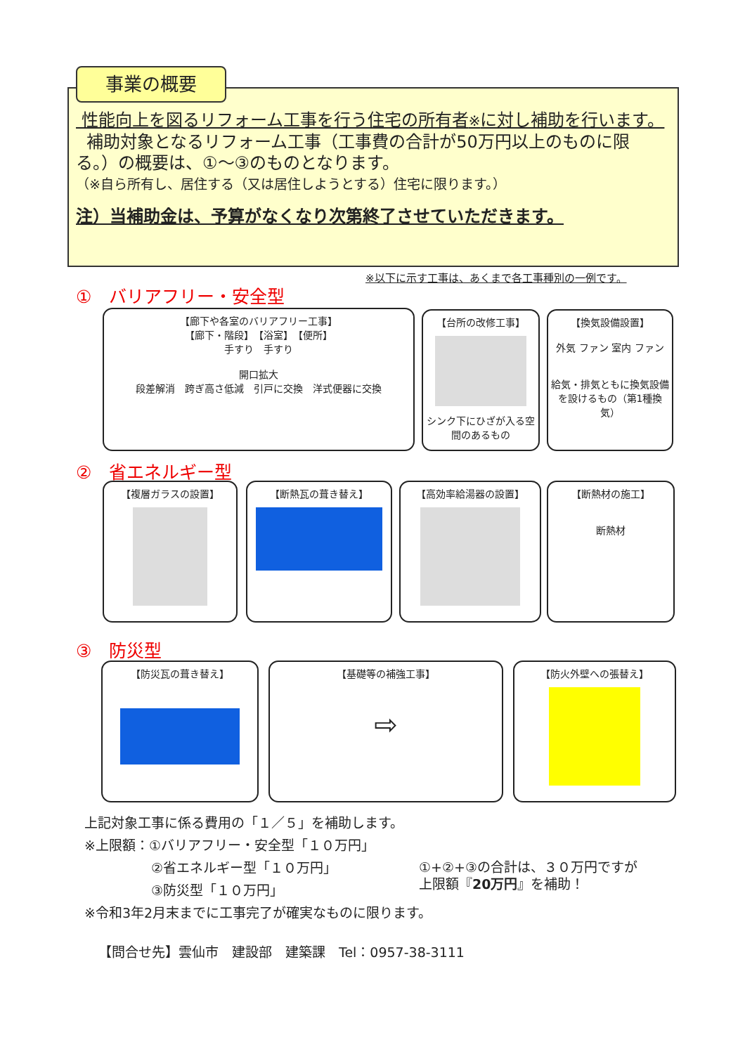事業の概要
性能向上を図るリフォーム工事を行う住宅の所有者※に対し補助を行います。
補助対象となるリフォーム工事（工事費の合計が50万円以上のものに限る。）の概要は、①～③のものとなります。
（※自ら所有し、居住する（又は居住しようとする）住宅に限ります。）
注）当補助金は、予算がなくなり次第終了させていただきます。
※以下に示す工事は、あくまで各工事種別の一例です。
①　バリアフリー・安全型
【廊下や各室のバリアフリー工事】
【廊下・階段】　【浴室】　【便所】
手すり　手すり
開口拡大
段差解消　跨ぎ高さ低減　引戸に交換　洋式便器に交換
【台所の改修工事】
シンク下にひざが入る空間のあるもの
【換気設備設置】
外気 ファン 室内 ファン
給気・排気ともに換気設備を設けるもの（第1種換気）
②　省エネルギー型
【複層ガラスの設置】 【断熱瓦の葺き替え】 【高効率給湯器の設置】
【断熱材の施工】
断熱材
③　防災型
【防災瓦の葺き替え】
【基礎等の補強工事】
⇨
【防火外壁への張替え】
上記対象工事に係る費用の「１／５」を補助します。
※上限額：①バリアフリー・安全型「１０万円」
　　　　　②省エネルギー型「１０万円」
　　　　　③防災型「１０万円」
※令和3年2月末までに工事完了が確実なものに限ります。
①+②+③の合計は、３０万円ですが
上限額『20万円』を補助！
【問合せ先】雲仙市　建設部　建築課　Tel：0957-38-3111